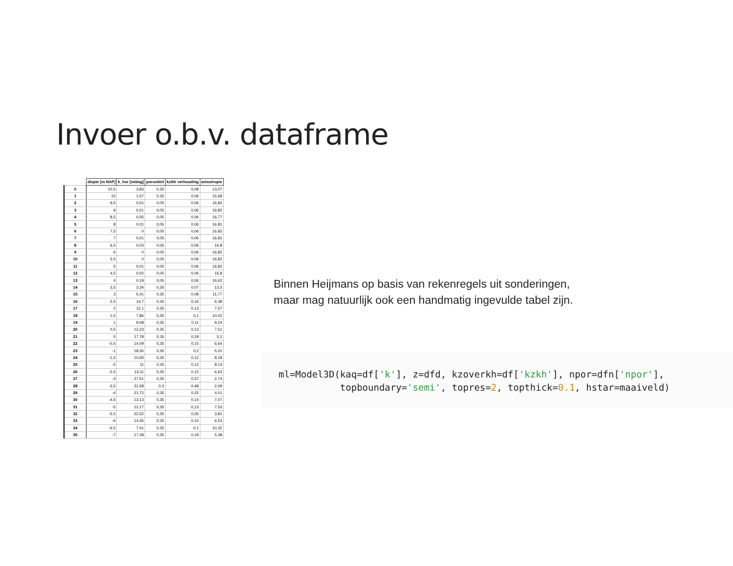Invoer o.b.v. dataframe
| | diepte [m NAP] | k_hor [m/dag] | porositeit | kz/kh verhouding | anisotropie |
| --- | --- | --- | --- | --- | --- |
| 0 | 10,5 | 3,83 | 0,35 | 0,08 | 13,07 |
| 1 | 10 | 1,07 | 0,35 | 0,06 | 15,68 |
| 2 | 9,5 | 0,01 | 0,05 | 0,06 | 16,82 |
| 3 | 9 | 0,01 | 0,05 | 0,06 | 16,82 |
| 4 | 8,5 | 0,05 | 0,05 | 0,06 | 16,77 |
| 5 | 8 | 0,01 | 0,05 | 0,06 | 16,81 |
| 6 | 7,5 | 0 | 0,05 | 0,06 | 16,82 |
| 7 | 7 | 0,01 | 0,05 | 0,06 | 16,81 |
| 8 | 6,5 | 0,03 | 0,05 | 0,06 | 16,8 |
| 9 | 6 | 0 | 0,05 | 0,06 | 16,82 |
| 10 | 5,5 | 0 | 0,05 | 0,06 | 16,82 |
| 11 | 5 | 0,01 | 0,05 | 0,06 | 16,82 |
| 12 | 4,5 | 0,02 | 0,05 | 0,06 | 16,8 |
| 13 | 4 | 0,19 | 0,05 | 0,06 | 16,62 |
| 14 | 3,5 | 3,34 | 0,35 | 0,07 | 13,5 |
| 15 | 3 | 5,41 | 0,35 | 0,08 | 11,77 |
| 16 | 2,5 | 14,7 | 0,35 | 0,16 | 6,38 |
| 17 | 2 | 12,1 | 0,35 | 0,13 | 7,57 |
| 18 | 1,5 | 7,86 | 0,35 | 0,1 | 10,02 |
| 19 | 1 | 9,08 | 0,35 | 0,11 | 9,24 |
| 20 | 0,5 | 12,23 | 0,35 | 0,13 | 7,51 |
| 21 | 0 | 17,78 | 0,35 | 0,19 | 5,2 |
| 22 | -0,5 | 14,09 | 0,35 | 0,15 | 6,64 |
| 23 | -1 | 18,35 | 0,35 | 0,2 | 5,01 |
| 24 | -1,5 | 10,93 | 0,35 | 0,12 | 8,18 |
| 25 | -2 | 11 | 0,35 | 0,12 | 8,14 |
| 26 | -2,5 | 14,11 | 0,35 | 0,15 | 6,63 |
| 27 | -3 | 27,51 | 0,35 | 0,37 | 2,74 |
| 28 | -3,5 | 31,58 | 0,3 | 0,48 | 2,09 |
| 29 | -4 | 21,72 | 0,35 | 0,25 | 4,01 |
| 30 | -4,5 | 13,13 | 0,35 | 0,14 | 7,07 |
| 31 | -5 | 12,17 | 0,35 | 0,13 | 7,53 |
| 32 | -5,5 | 22,52 | 0,35 | 0,26 | 3,81 |
| 33 | -6 | 14,35 | 0,35 | 0,15 | 6,53 |
| 34 | -6,5 | 7,41 | 0,35 | 0,1 | 10,32 |
| 35 | -7 | 17,28 | 0,35 | 0,19 | 5,38 |
Binnen Heijmans op basis van rekenregels uit sonderingen, maar mag natuurlijk ook een handmatig ingevulde tabel zijn.
ml=Model3D(kaq=df['k'], z=dfd, kzoverkh=df['kzkh'], npor=dfn['npor'], topboundary='semi', topres=2, topthick=0.1, hstar=maaiveld)